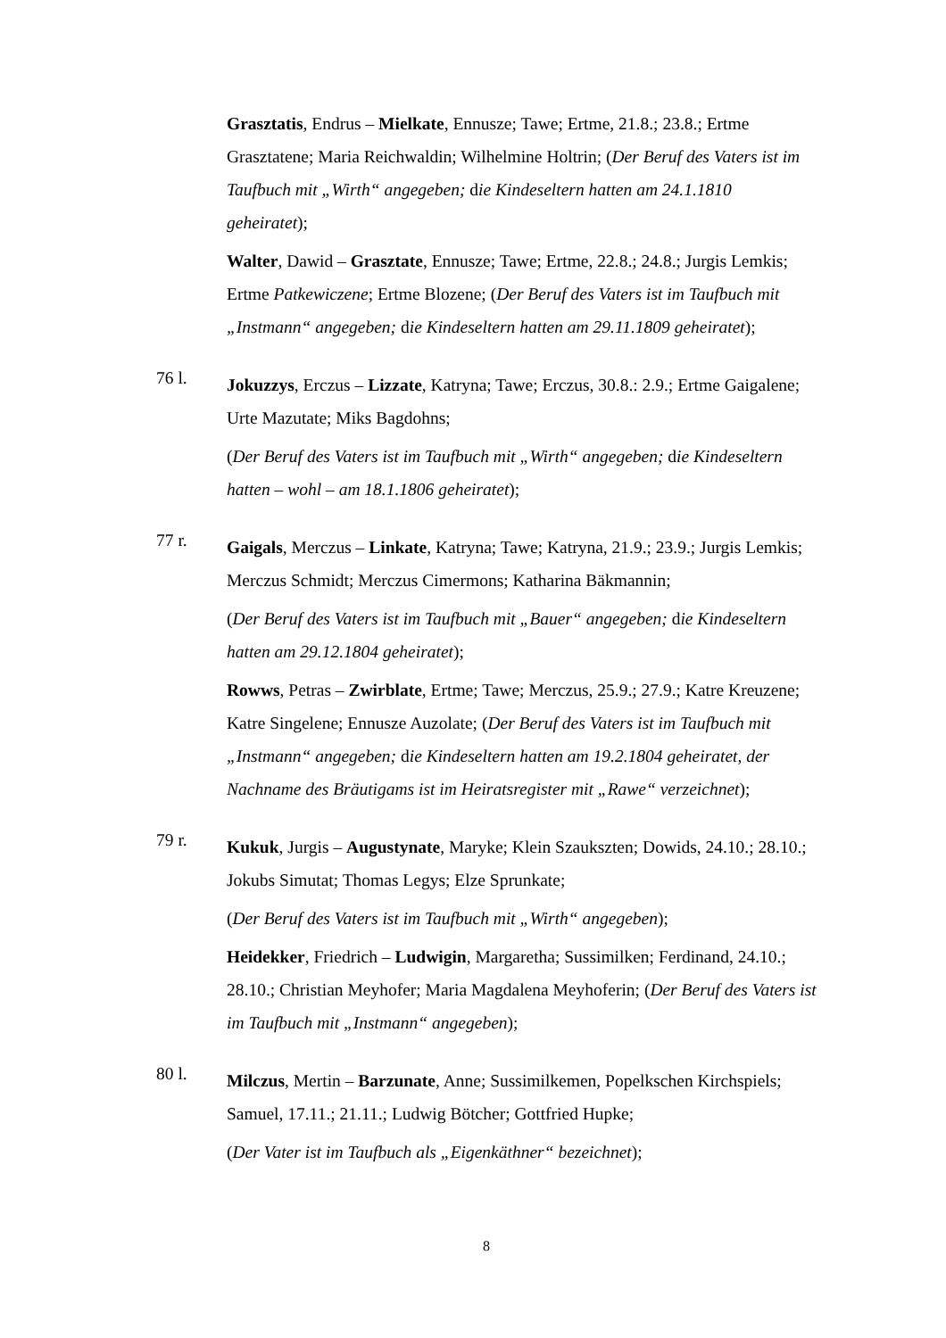Grasztatis, Endrus – Mielkate, Ennusze; Tawe; Ertme, 21.8.; 23.8.; Ertme Grasztatene; Maria Reichwaldin; Wilhelmine Holtrin; (Der Beruf des Vaters ist im Taufbuch mit „Wirth“ angegeben; die Kindeseltern hatten am 24.1.1810 geheiratet);
Walter, Dawid – Grasztate, Ennusze; Tawe; Ertme, 22.8.; 24.8.; Jurgis Lemkis; Ertme Patkewiczene; Ertme Blozene; (Der Beruf des Vaters ist im Taufbuch mit „Instmann“ angegeben; die Kindeseltern hatten am 29.11.1809 geheiratet);
76 l.
Jokuzzys, Erczus – Lizzate, Katryna; Tawe; Erczus, 30.8.: 2.9.; Ertme Gaigalene; Urte Mazutate; Miks Bagdohns;
(Der Beruf des Vaters ist im Taufbuch mit „Wirth“ angegeben; die Kindeseltern hatten – wohl – am 18.1.1806 geheiratet);
77 r.
Gaigals, Merczus – Linkate, Katryna; Tawe; Katryna, 21.9.; 23.9.; Jurgis Lemkis; Merczus Schmidt; Merczus Cimermons; Katharina Bäkmannin;
(Der Beruf des Vaters ist im Taufbuch mit „Bauer“ angegeben; die Kindeseltern hatten am 29.12.1804 geheiratet);
Rowws, Petras – Zwirblate, Ertme; Tawe; Merczus, 25.9.; 27.9.; Katre Kreuzene; Katre Singelene; Ennusze Auzolate; (Der Beruf des Vaters ist im Taufbuch mit „Instmann“ angegeben; die Kindeseltern hatten am 19.2.1804 geheiratet, der Nachname des Bräutigams ist im Heiratsregister mit „Rawe“ verzeichnet);
79 r.
Kukuk, Jurgis – Augustynate, Maryke; Klein Szaukszten; Dowids, 24.10.; 28.10.; Jokubs Simutat; Thomas Legys; Elze Sprunkate;
(Der Beruf des Vaters ist im Taufbuch mit „Wirth“ angegeben);
Heidekker, Friedrich – Ludwigin, Margaretha; Sussimilken; Ferdinand, 24.10.; 28.10.; Christian Meyhofer; Maria Magdalena Meyhoferin; (Der Beruf des Vaters ist im Taufbuch mit „Instmann“ angegeben);
80 l.
Milczus, Mertin – Barzunate, Anne; Sussimilkemen, Popelkschen Kirchspiels; Samuel, 17.11.; 21.11.; Ludwig Bötcher; Gottfried Hupke;
(Der Vater ist im Taufbuch als „Eigenkäthner“ bezeichnet);
8